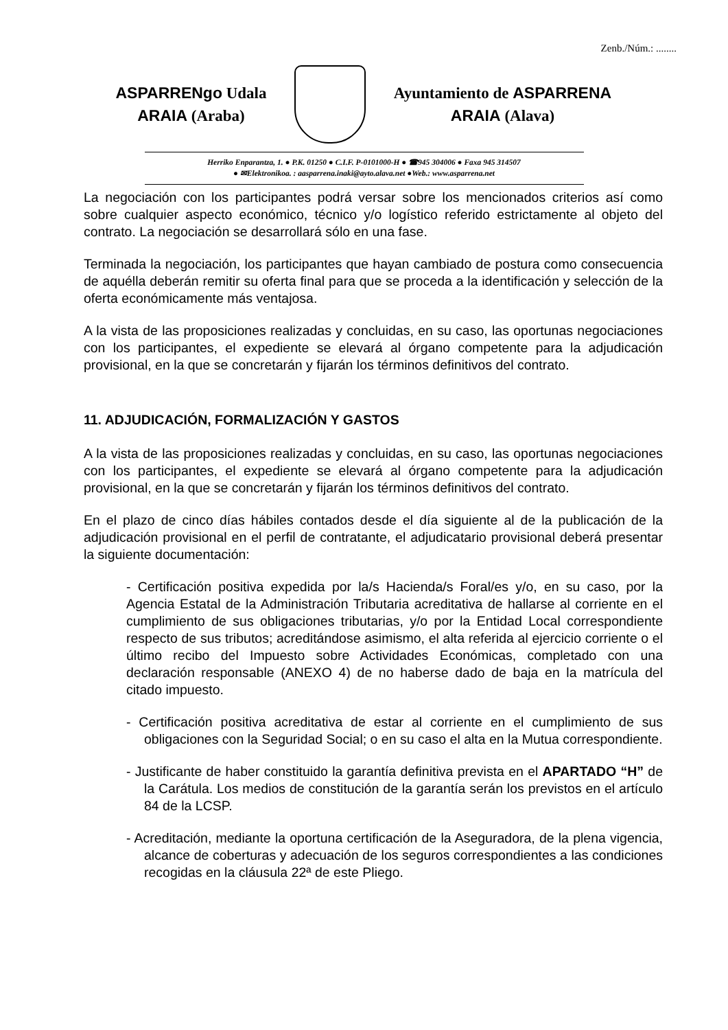Zenb./Núm.: ........
ASPARRENgo Udala
ARAIA (Araba)
Ayuntamiento de ASPARRENA
ARAIA (Alava)
Herriko Enparantza, 1. ● P.K. 01250 ● C.I.F. P-0101000-H ● ☎945 304006 ● Faxa 945 314507
● ✉Elektronikoa. : aasparrena.inaki@ayto.alava.net ●Web.: www.asparrena.net
La negociación con los participantes podrá versar sobre los mencionados criterios así como sobre cualquier aspecto económico, técnico y/o logístico referido estrictamente al objeto del contrato. La negociación se desarrollará sólo en una fase.
Terminada la negociación, los participantes que hayan cambiado de postura como consecuencia de aquélla deberán remitir su oferta final para que se proceda a la identificación y selección de la oferta económicamente más ventajosa.
A la vista de las proposiciones realizadas y concluidas, en su caso, las oportunas negociaciones con los participantes, el expediente se elevará al órgano competente para la adjudicación provisional, en la que se concretarán y fijarán los términos definitivos del contrato.
11. ADJUDICACIÓN, FORMALIZACIÓN Y GASTOS
A la vista de las proposiciones realizadas y concluidas, en su caso, las oportunas negociaciones con los participantes, el expediente se elevará al órgano competente para la adjudicación provisional, en la que se concretarán y fijarán los términos definitivos del contrato.
En el plazo de cinco días hábiles contados desde el día siguiente al de la publicación de la adjudicación provisional en el perfil de contratante, el adjudicatario provisional deberá presentar la siguiente documentación:
- Certificación positiva expedida por la/s Hacienda/s Foral/es y/o, en su caso, por la Agencia Estatal de la Administración Tributaria acreditativa de hallarse al corriente en el cumplimiento de sus obligaciones tributarias, y/o por la Entidad Local correspondiente respecto de sus tributos; acreditándose asimismo, el alta referida al ejercicio corriente o el último recibo del Impuesto sobre Actividades Económicas, completado con una declaración responsable (ANEXO 4) de no haberse dado de baja en la matrícula del citado impuesto.
- Certificación positiva acreditativa de estar al corriente en el cumplimiento de sus obligaciones con la Seguridad Social; o en su caso el alta en la Mutua correspondiente.
- Justificante de haber constituido la garantía definitiva prevista en el APARTADO “H” de la Carátula. Los medios de constitución de la garantía serán los previstos en el artículo 84 de la LCSP.
- Acreditación, mediante la oportuna certificación de la Aseguradora, de la plena vigencia, alcance de coberturas y adecuación de los seguros correspondientes a las condiciones recogidas en la cláusula 22ª de este Pliego.